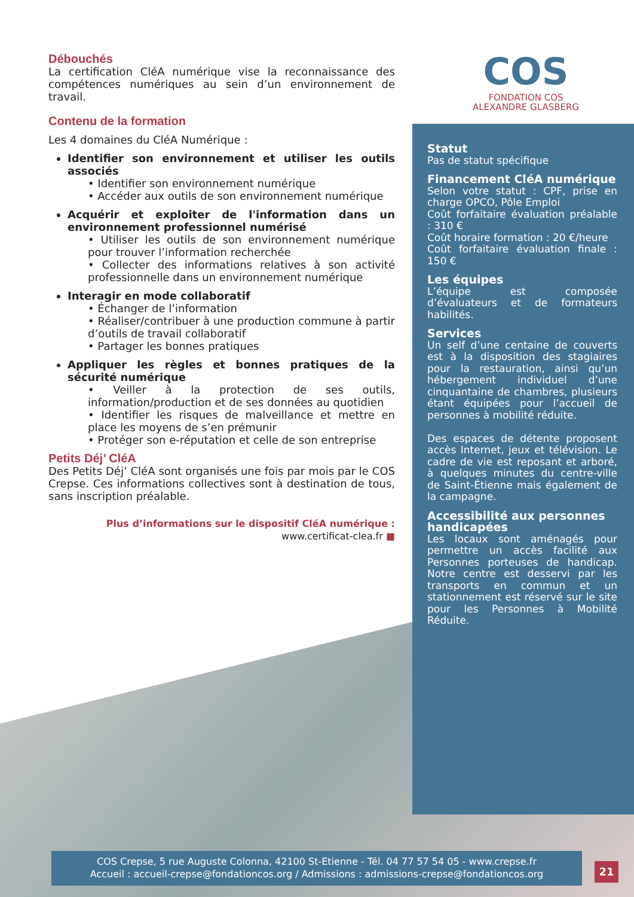COS
FONDATION COS
ALEXANDRE GLASBERG
Débouchés
La certification CléA numérique vise la reconnaissance des compétences numériques au sein d’un environnement de travail.
Contenu de la formation
Les 4 domaines du CléA Numérique :
Identifier son environnement et utiliser les outils associés
• Identifier son environnement numérique
• Accéder aux outils de son environnement numérique
Acquérir et exploiter de l'information dans un environnement professionnel numérisé
• Utiliser les outils de son environnement numérique pour trouver l’information recherchée
• Collecter des informations relatives à son activité professionnelle dans un environnement numérique
Interagir en mode collaboratif
• Échanger de l’information
• Réaliser/contribuer à une production commune à partir d’outils de travail collaboratif
• Partager les bonnes pratiques
Appliquer les règles et bonnes pratiques de la sécurité numérique
• Veiller à la protection de ses outils, information/production et de ses données au quotidien
• Identifier les risques de malveillance et mettre en place les moyens de s’en prémunir
• Protéger son e-réputation et celle de son entreprise
Petits Déj’ CléA
Des Petits Déj’ CléA sont organisés une fois par mois par le COS Crepse. Ces informations collectives sont à destination de tous, sans inscription préalable.
Plus d’informations sur le dispositif CléA numérique : www.certificat-clea.fr ■
Statut
Pas de statut spécifique
Financement CléA numérique
Selon votre statut : CPF, prise en charge OPCO, Pôle Emploi
Coût forfaitaire évaluation préalable : 310 €
Coût horaire formation : 20 €/heure
Coût forfaitaire évaluation finale : 150 €
Les équipes
L’équipe est composée d’évaluateurs et de formateurs habilités.
Services
Un self d’une centaine de couverts est à la disposition des stagiaires pour la restauration, ainsi qu’un hébergement individuel d’une cinquantaine de chambres, plusieurs étant équipées pour l’accueil de personnes à mobilité réduite.
Des espaces de détente proposent accès Internet, jeux et télévision. Le cadre de vie est reposant et arboré, à quelques minutes du centre-ville de Saint-Étienne mais également de la campagne.
Accessibilité aux personnes handicapées
Les locaux sont aménagés pour permettre un accès facilité aux Personnes porteuses de handicap. Notre centre est desservi par les transports en commun et un stationnement est réservé sur le site pour les Personnes à Mobilité Réduite.
COS Crepse, 5 rue Auguste Colonna, 42100 St-Etienne - Tél. 04 77 57 54 05 - www.crepse.fr
Accueil : accueil-crepse@fondationcos.org / Admissions : admissions-crepse@fondationcos.org
21